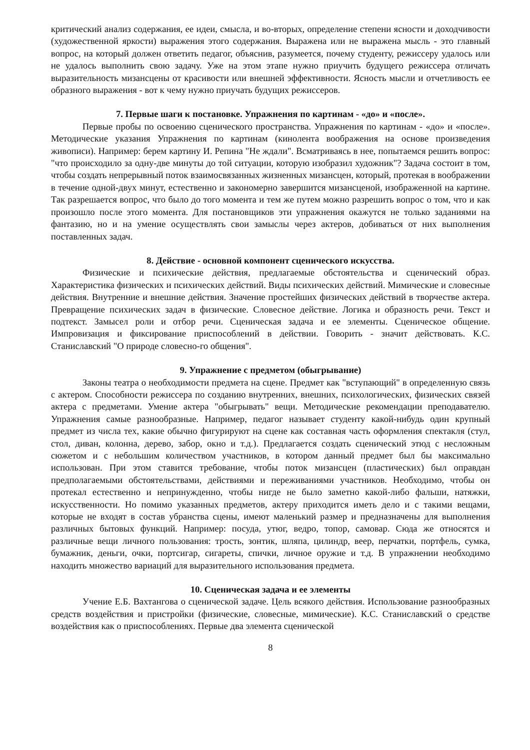критический анализ содержания, ее идеи, смысла, и во-вторых, определение степени ясности и доходчивости (художественной яркости) выражения этого содержания. Выражена или не выражена мысль - это главный вопрос, на который должен ответить педагог, объяснив, разумеется, почему студенту, режиссеру удалось или не удалось выполнить свою задачу. Уже на этом этапе нужно приучить будущего режиссера отличать выразительность мизансцены от красивости или внешней эффективности. Ясность мысли и отчетливость ее образного выражения - вот к чему нужно приучать будущих режиссеров.
7. Первые шаги к постановке. Упражнения по картинам - «до» и «после».
Первые пробы по освоению сценического пространства. Упражнения по картинам - «до» и «после». Методические указания Упражнения по картинам (кинолента воображения на основе произведения живописи). Например: берем картину И. Репина "Не ждали". Всматриваясь в нее, попытаемся решить вопрос: "что происходило за одну-две минуты до той ситуации, которую изобразил художник"? Задача состоит в том, чтобы создать непрерывный поток взаимосвязанных жизненных мизансцен, который, протекая в воображении в течение одной-двух минут, естественно и закономерно завершится мизансценой, изображенной на картине. Так разрешается вопрос, что было до того момента и тем же путем можно разрешить вопрос о том, что и как произошло после этого момента. Для постановщиков эти упражнения окажутся не только заданиями на фантазию, но и на умение осуществлять свои замыслы через актеров, добиваться от них выполнения поставленных задач.
8. Действие - основной компонент сценического искусства.
Физические и психические действия, предлагаемые обстоятельства и сценический образ. Характеристика физических и психических действий. Виды психических действий. Мимические и словесные действия. Внутренние и внешние действия. Значение простейших физических действий в творчестве актера. Превращение психических задач в физические. Словесное действие. Логика и образность речи. Текст и подтекст. Замысел роли и отбор речи. Сценическая задача и ее элементы. Сценическое общение. Импровизация и фиксирование приспособлений в действии. Говорить - значит действовать. К.С. Станиславский "О природе словесно-го общения".
9. Упражнение с предметом (обыгрывание)
Законы театра о необходимости предмета на сцене. Предмет как "вступающий" в определенную связь с актером. Способности режиссера по созданию внутренних, внешних, психологических, физических связей актера с предметами. Умение актера "обыгрывать" вещи. Методические рекомендации преподавателю. Упражнения самые разнообразные. Например, педагог называет студенту какой-нибудь один крупный предмет из числа тех, какие обычно фигурируют на сцене как составная часть оформления спектакля (стул, стол, диван, колонна, дерево, забор, окно и т.д.). Предлагается создать сценический этюд с несложным сюжетом и с небольшим количеством участников, в котором данный предмет был бы максимально использован. При этом ставится требование, чтобы поток мизансцен (пластических) был оправдан предполагаемыми обстоятельствами, действиями и переживаниями участников. Необходимо, чтобы он протекал естественно и непринужденно, чтобы нигде не было заметно какой-либо фальши, натяжки, искусственности. Но помимо указанных предметов, актеру приходится иметь дело и с такими вещами, которые не входят в состав убранства сцены, имеют маленький размер и предназначены для выполнения различных бытовых функций. Например: посуда, утюг, ведро, топор, самовар. Сюда же относятся и различные вещи личного пользования: трость, зонтик, шляпа, цилиндр, веер, перчатки, портфель, сумка, бумажник, деньги, очки, портсигар, сигареты, спички, личное оружие и т.д. В упражнении необходимо находить множество вариаций для выразительного использования предмета.
10. Сценическая задача и ее элементы
Учение Е.Б. Вахтангова о сценической задаче. Цель всякого действия. Использование разнообразных средств воздействия и пристройки (физические, словесные, мимические). К.С. Станиславский о средстве воздействия как о приспособлениях. Первые два элемента сценической
8